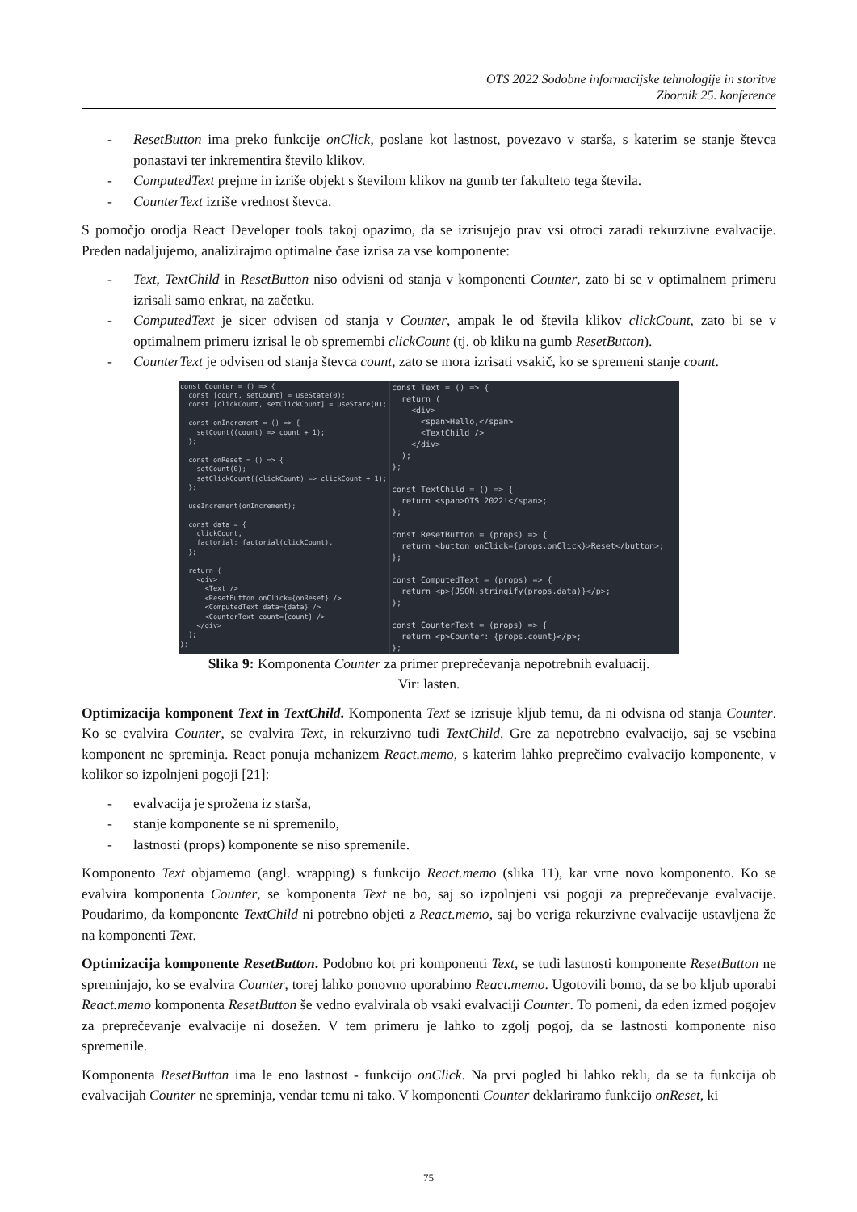OTS 2022 Sodobne informacijske tehnologije in storitve
Zbornik 25. konference
- ResetButton ima preko funkcije onClick, poslane kot lastnost, povezavo v starša, s katerim se stanje števca ponastavi ter inkrementira število klikov.
- ComputedText prejme in izriše objekt s številom klikov na gumb ter fakulteto tega števila.
- CounterText izriše vrednost števca.
S pomočjo orodja React Developer tools takoj opazimo, da se izrisujejo prav vsi otroci zaradi rekurzivne evalvacije. Preden nadaljujemo, analizirajmo optimalne čase izrisa za vse komponente:
- Text, TextChild in ResetButton niso odvisni od stanja v komponenti Counter, zato bi se v optimalnem primeru izrisali samo enkrat, na začetku.
- ComputedText je sicer odvisen od stanja v Counter, ampak le od števila klikov clickCount, zato bi se v optimalnem primeru izrisal le ob spremembi clickCount (tj. ob kliku na gumb ResetButton).
- CounterText je odvisen od stanja števca count, zato se mora izrisati vsakič, ko se spremeni stanje count.
const Counter = () => {
  const [count, setCount] = useState(0);
  const [clickCount, setClickCount] = useState(0);

  const onIncrement = () => {
    setCount((count) => count + 1);
  };

  const onReset = () => {
    setCount(0);
    setClickCount((clickCount) => clickCount + 1);
  };

  useIncrement(onIncrement);

  const data = {
    clickCount,
    factorial: factorial(clickCount),
  };

  return (
    <div>
      <Text />
      <ResetButton onClick={onReset} />
      <ComputedText data={data} />
      <CounterText count={count} />
    </div>
  );
};
const Text = () => {
  return (
    <div>
      <span>Hello,</span>
      <TextChild />
    </div>
  );
};

const TextChild = () => {
  return <span>OTS 2022!</span>;
};

const ResetButton = (props) => {
  return <button onClick={props.onClick}>Reset</button>;
};

const ComputedText = (props) => {
  return <p>{JSON.stringify(props.data)}</p>;
};

const CounterText = (props) => {
  return <p>Counter: {props.count}</p>;
};
Slika 9: Komponenta Counter za primer preprečevanja nepotrebnih evaluacij.
Vir: lasten.
Optimizacija komponent Text in TextChild. Komponenta Text se izrisuje kljub temu, da ni odvisna od stanja Counter. Ko se evalvira Counter, se evalvira Text, in rekurzivno tudi TextChild. Gre za nepotrebno evalvacijo, saj se vsebina komponent ne spreminja. React ponuja mehanizem React.memo, s katerim lahko preprečimo evalvacijo komponente, v kolikor so izpolnjeni pogoji [21]:
- evalvacija je sprožena iz starša,
- stanje komponente se ni spremenilo,
- lastnosti (props) komponente se niso spremenile.
Komponento Text objamemo (angl. wrapping) s funkcijo React.memo (slika 11), kar vrne novo komponento. Ko se evalvira komponenta Counter, se komponenta Text ne bo, saj so izpolnjeni vsi pogoji za preprečevanje evalvacije. Poudarimo, da komponente TextChild ni potrebno objeti z React.memo, saj bo veriga rekurzivne evalvacije ustavljena že na komponenti Text.
Optimizacija komponente ResetButton. Podobno kot pri komponenti Text, se tudi lastnosti komponente ResetButton ne spreminjajo, ko se evalvira Counter, torej lahko ponovno uporabimo React.memo. Ugotovili bomo, da se bo kljub uporabi React.memo komponenta ResetButton še vedno evalvirala ob vsaki evalvaciji Counter. To pomeni, da eden izmed pogojev za preprečevanje evalvacije ni dosežen. V tem primeru je lahko to zgolj pogoj, da se lastnosti komponente niso spremenile.
Komponenta ResetButton ima le eno lastnost - funkcijo onClick. Na prvi pogled bi lahko rekli, da se ta funkcija ob evalvacijah Counter ne spreminja, vendar temu ni tako. V komponenti Counter deklariramo funkcijo onReset, ki
75